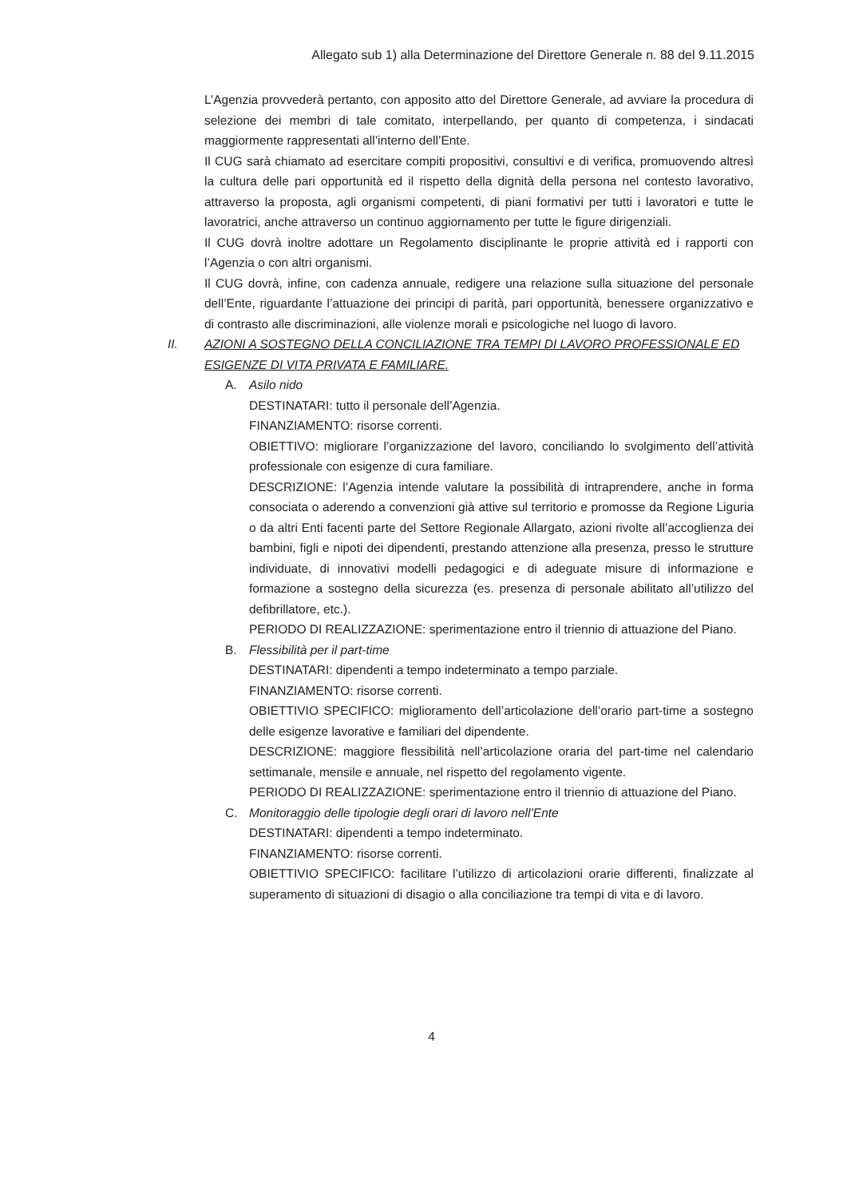Allegato sub 1) alla Determinazione del Direttore Generale n. 88 del 9.11.2015
L’Agenzia provvederà pertanto, con apposito atto del Direttore Generale, ad avviare la procedura di selezione dei membri di tale comitato, interpellando, per quanto di competenza, i sindacati maggiormente rappresentati all’interno dell’Ente.
Il CUG sarà chiamato ad esercitare compiti propositivi, consultivi e di verifica, promuovendo altresì la cultura delle pari opportunità ed il rispetto della dignità della persona nel contesto lavorativo, attraverso la proposta, agli organismi competenti, di piani formativi per tutti i lavoratori e tutte le lavoratrici, anche attraverso un continuo aggiornamento per tutte le figure dirigenziali.
Il CUG dovrà inoltre adottare un Regolamento disciplinante le proprie attività ed i rapporti con l’Agenzia o con altri organismi.
Il CUG dovrà, infine, con cadenza annuale, redigere una relazione sulla situazione del personale dell’Ente, riguardante l’attuazione dei principi di parità, pari opportunità, benessere organizzativo e di contrasto alle discriminazioni, alle violenze morali e psicologiche nel luogo di lavoro.
II. AZIONI A SOSTEGNO DELLA CONCILIAZIONE TRA TEMPI DI LAVORO PROFESSIONALE ED ESIGENZE DI VITA PRIVATA E FAMILIARE.
A. Asilo nido
DESTINATARI: tutto il personale dell’Agenzia.
FINANZIAMENTO: risorse correnti.
OBIETTIVO: migliorare l’organizzazione del lavoro, conciliando lo svolgimento dell’attività professionale con esigenze di cura familiare.
DESCRIZIONE: l’Agenzia intende valutare la possibilità di intraprendere, anche in forma consociata o aderendo a convenzioni già attive sul territorio e promosse da Regione Liguria o da altri Enti facenti parte del Settore Regionale Allargato, azioni rivolte all’accoglienza dei bambini, figli e nipoti dei dipendenti, prestando attenzione alla presenza, presso le strutture individuate, di innovativi modelli pedagogici e di adeguate misure di informazione e formazione a sostegno della sicurezza (es. presenza di personale abilitato all’utilizzo del defibrillatore, etc.).
PERIODO DI REALIZZAZIONE: sperimentazione entro il triennio di attuazione del Piano.
B. Flessibilità per il part-time
DESTINATARI: dipendenti a tempo indeterminato a tempo parziale.
FINANZIAMENTO: risorse correnti.
OBIETTIVIO SPECIFICO: miglioramento dell’articolazione dell’orario part-time a sostegno delle esigenze lavorative e familiari del dipendente.
DESCRIZIONE: maggiore flessibilità nell’articolazione oraria del part-time nel calendario settimanale, mensile e annuale, nel rispetto del regolamento vigente.
PERIODO DI REALIZZAZIONE: sperimentazione entro il triennio di attuazione del Piano.
C. Monitoraggio delle tipologie degli orari di lavoro nell’Ente
DESTINATARI: dipendenti a tempo indeterminato.
FINANZIAMENTO: risorse correnti.
OBIETTIVIO SPECIFICO: facilitare l’utilizzo di articolazioni orarie differenti, finalizzate al superamento di situazioni di disagio o alla conciliazione tra tempi di vita e di lavoro.
4